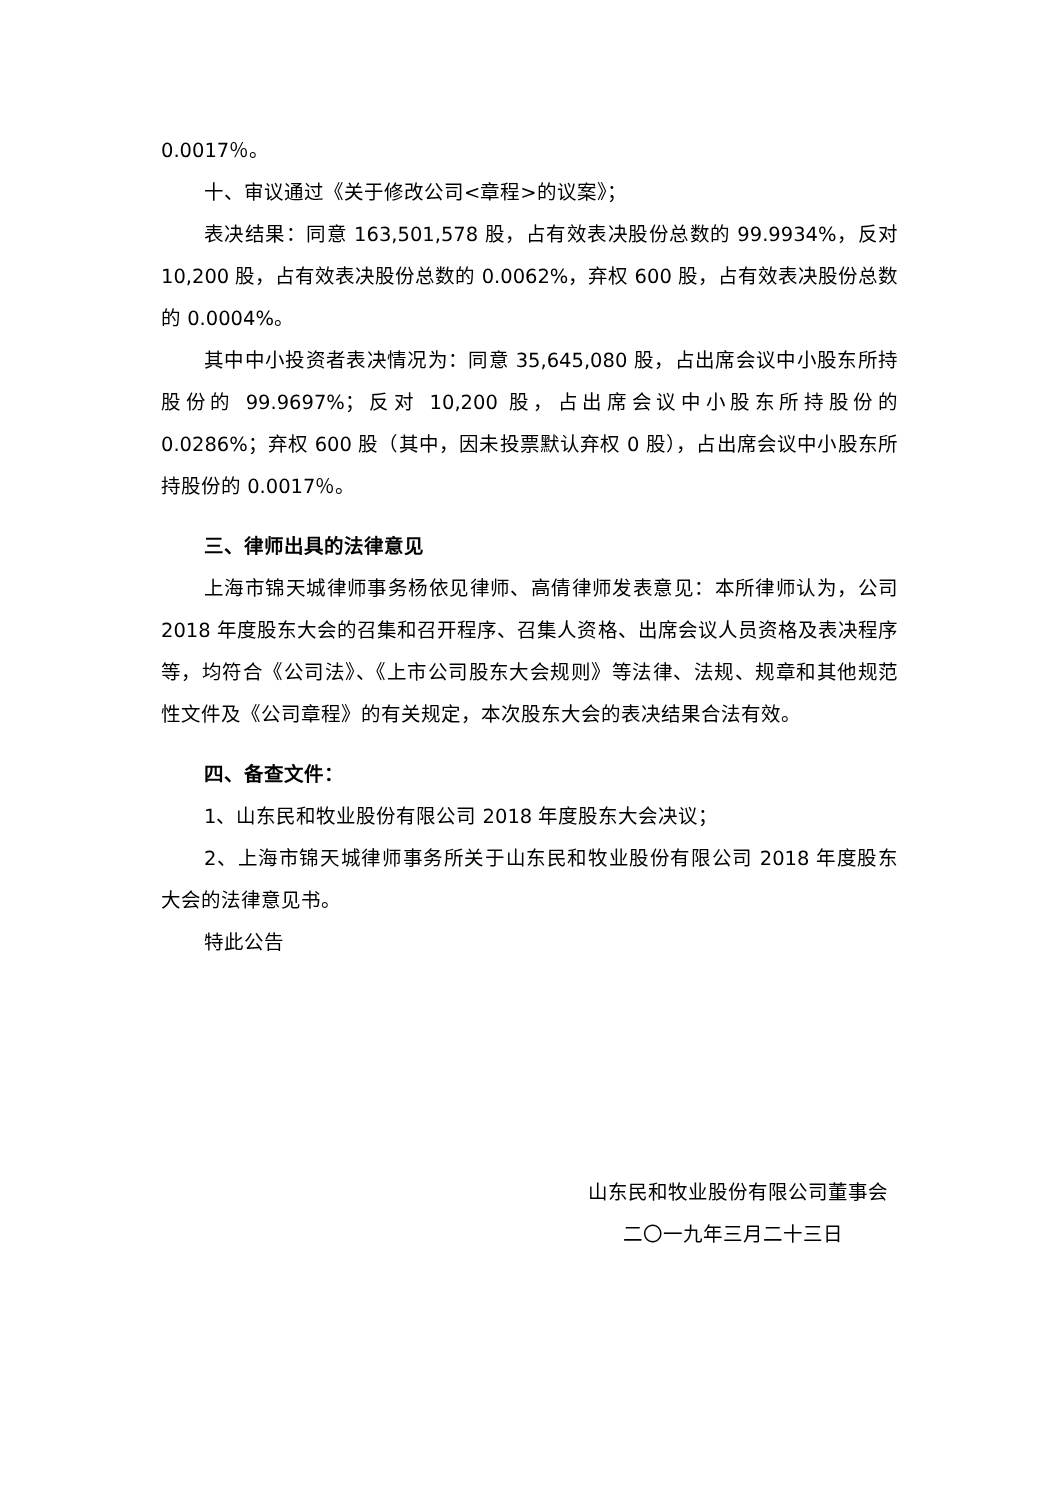0.0017％。
十、审议通过《关于修改公司<章程>的议案》；
表决结果：同意 163,501,578 股，占有效表决股份总数的 99.9934%，反对 10,200 股，占有效表决股份总数的 0.0062%，弃权 600 股，占有效表决股份总数的 0.0004%。
其中中小投资者表决情况为：同意 35,645,080 股，占出席会议中小股东所持股份的 99.9697%；反对 10,200 股，占出席会议中小股东所持股份的 0.0286%；弃权 600 股（其中，因未投票默认弃权 0 股），占出席会议中小股东所持股份的 0.0017％。
三、律师出具的法律意见
上海市锦天城律师事务杨依见律师、高倩律师发表意见：本所律师认为，公司 2018 年度股东大会的召集和召开程序、召集人资格、出席会议人员资格及表决程序等，均符合《公司法》、《上市公司股东大会规则》等法律、法规、规章和其他规范性文件及《公司章程》的有关规定，本次股东大会的表决结果合法有效。
四、备查文件：
1、山东民和牧业股份有限公司 2018 年度股东大会决议；
2、上海市锦天城律师事务所关于山东民和牧业股份有限公司 2018 年度股东大会的法律意见书。
特此公告
山东民和牧业股份有限公司董事会
二〇一九年三月二十三日